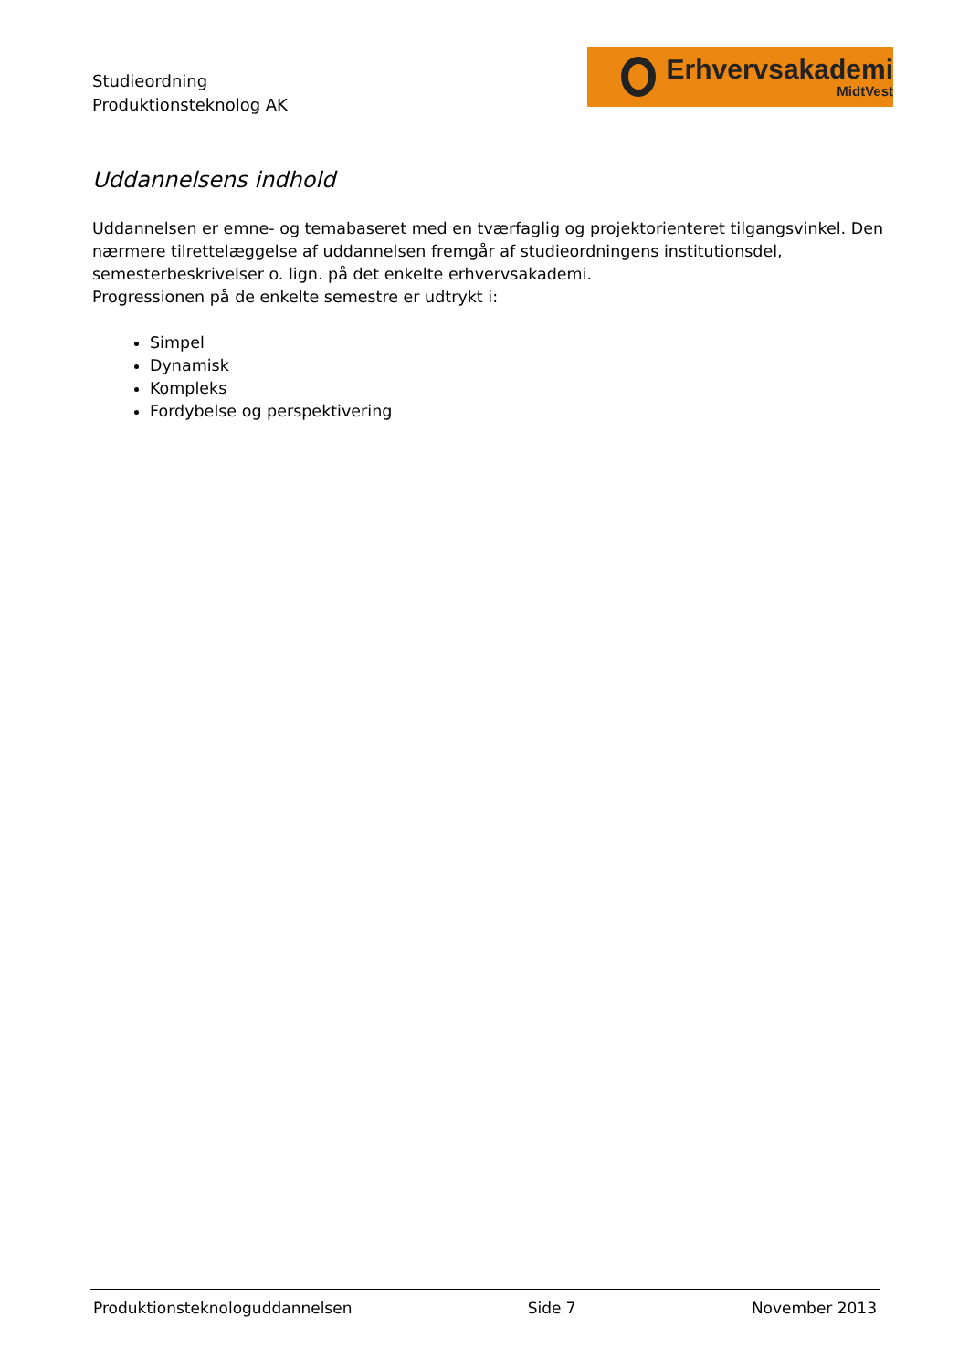Studieordning
Produktionsteknolog AK
Erhvervsakademi
MidtVest
Uddannelsens indhold
Uddannelsen er emne- og temabaseret med en tværfaglig og projektorienteret tilgangsvinkel. Den nærmere tilrettelæggelse af uddannelsen fremgår af studieordningens institutionsdel, semesterbeskrivelser o. lign. på det enkelte erhvervsakademi.
Progressionen på de enkelte semestre er udtrykt i:
Simpel
Dynamisk
Kompleks
Fordybelse og perspektivering
Produktionsteknologuddannelsen Side 7 November 2013